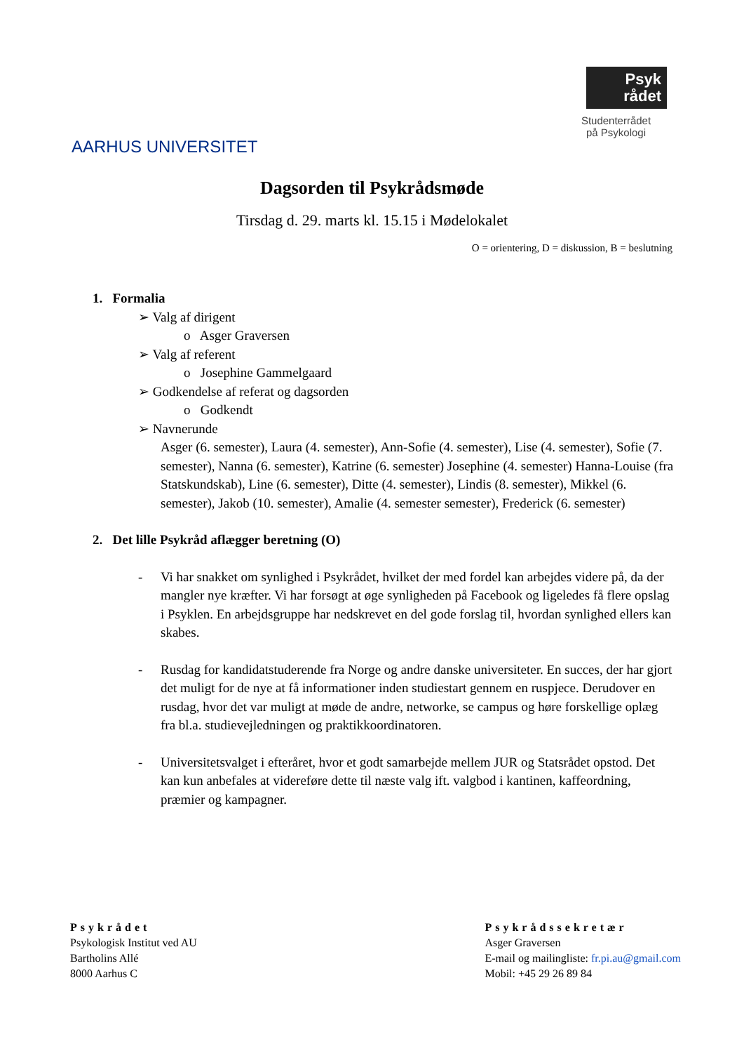AARHUS UNIVERSITET
Psyk
rådet
Studenterrådet
på Psykologi
Dagsorden til Psykrådsmøde
Tirsdag d. 29. marts kl. 15.15 i Mødelokalet
O = orientering, D = diskussion, B = beslutning
1. Formalia
➢ Valg af dirigent
o Asger Graversen
➢ Valg af referent
o Josephine Gammelgaard
➢ Godkendelse af referat og dagsorden
o Godkendt
➢ Navnerunde
Asger (6. semester), Laura (4. semester), Ann-Sofie (4. semester), Lise (4. semester), Sofie (7. semester), Nanna (6. semester), Katrine (6. semester) Josephine (4. semester) Hanna-Louise (fra Statskundskab), Line (6. semester), Ditte (4. semester), Lindis (8. semester), Mikkel (6. semester), Jakob (10. semester), Amalie (4. semester semester), Frederick (6. semester)
2. Det lille Psykråd aflægger beretning (O)
- Vi har snakket om synlighed i Psykrådet, hvilket der med fordel kan arbejdes videre på, da der mangler nye kræfter. Vi har forsøgt at øge synligheden på Facebook og ligeledes få flere opslag i Psyklen. En arbejdsgruppe har nedskrevet en del gode forslag til, hvordan synlighed ellers kan skabes.
- Rusdag for kandidatstuderende fra Norge og andre danske universiteter. En succes, der har gjort det muligt for de nye at få informationer inden studiestart gennem en ruspjece. Derudover en rusdag, hvor det var muligt at møde de andre, networke, se campus og høre forskellige oplæg fra bl.a. studievejledningen og praktikkoordinatoren.
- Universitetsvalget i efteråret, hvor et godt samarbejde mellem JUR og Statsrådet opstod. Det kan kun anbefales at videreføre dette til næste valg ift. valgbod i kantinen, kaffeordning, præmier og kampagner.
Psykrådet
Psykologisk Institut ved AU
Bartholins Allé
8000 Aarhus C
Psykrådssekretær
Asger Graversen
E-mail og mailingliste: fr.pi.au@gmail.com
Mobil: +45 29 26 89 84